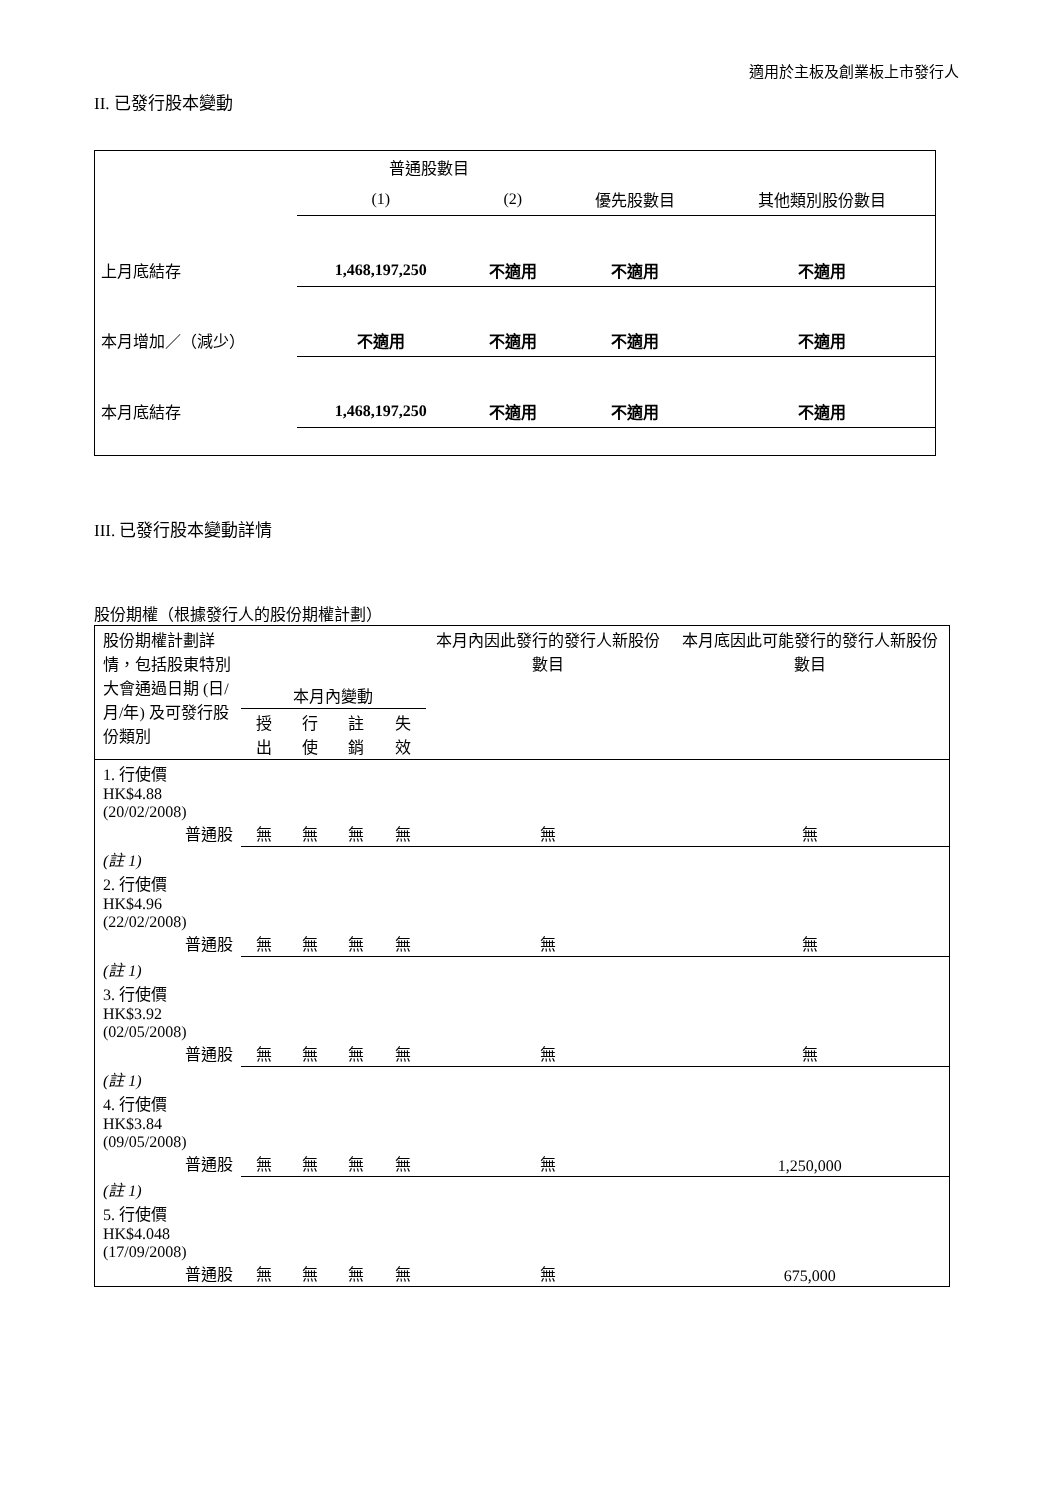適用於主板及創業板上市發行人
II. 已發行股本變動
| | 普通股數目 | | | |
| | (1) | (2) | 優先股數目 | 其他類別股份數目 |
| 上月底結存 | 1,468,197,250 | 不適用 | 不適用 | 不適用 |
| 本月增加／（減少） | 不適用 | 不適用 | 不適用 | 不適用 |
| 本月底結存 | 1,468,197,250 | 不適用 | 不適用 | 不適用 |
III. 已發行股本變動詳情
股份期權（根據發行人的股份期權計劃）
| 股份期權計劃詳情，包括股東特別大會通過日期 (日/月/年) 及可發行股份類別 | 本月內變動 | | | | 本月內因此發行的發行人新股份數目 | 本月底因此可能發行的發行人新股份數目 |
| | 授出 | 行使 | 註銷 | 失效 | | |
| 1. 行使價 HK$4.88 (20/02/2008) 普通股 | 無 | 無 | 無 | 無 | 無 | 無 |
| (註 1) 2. 行使價 HK$4.96 (22/02/2008) 普通股 | 無 | 無 | 無 | 無 | 無 | 無 |
| (註 1) 3. 行使價 HK$3.92 (02/05/2008) 普通股 | 無 | 無 | 無 | 無 | 無 | 無 |
| (註 1) 4. 行使價 HK$3.84 (09/05/2008) 普通股 | 無 | 無 | 無 | 無 | 無 | 1,250,000 |
| (註 1) 5. 行使價 HK$4.048 (17/09/2008) 普通股 | 無 | 無 | 無 | 無 | 無 | 675,000 |